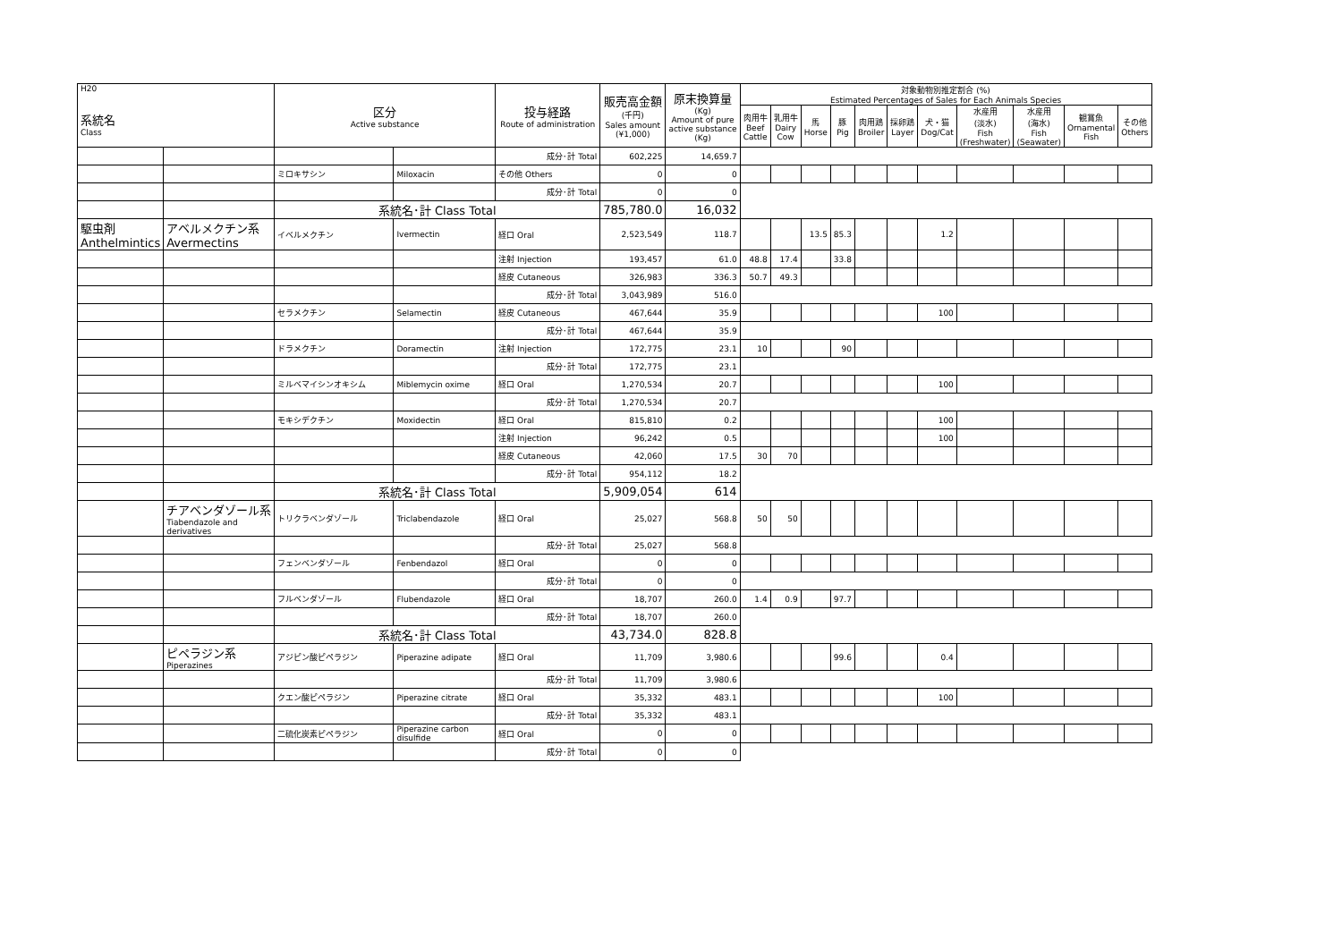| H20 系統名 Class | | 区分 Active substance | | 投与経路 Route of administration | 販売高金額 (千円) Sales amount (¥1,000) | 原末換算量 (Kg) Amount of pure active substance (Kg) | 対象動物別推定割合 (%) Estimated Percentages of Sales for Each Animals Species | | | | | | | | | | |
| --- | --- | --- | --- | --- | --- | --- | --- | --- | --- | --- | --- | --- | --- | --- | --- | --- | --- |
| | | | | | | | 肉用牛 Beef Cattle | 乳用牛 Dairy Cow | 馬 Horse | 豚 Pig | 肉用鶏 Broiler | 採卵鶏 Layer | 犬・猫 Dog/Cat | 水産用 (淡水) Fish (Freshwater) | 水産用 (海水) Fish (Seawater) | 観賞魚 Ornamental Fish | その他 Others |
| | | | | 成分･計 Total | 602,225 | 14,659.7 | | | | | | | | | | | |
| | | ミロキサシン | Miloxacin | その他 Others | 0 | 0 | | | | | | | | | | | |
| | | | | 成分･計 Total | 0 | 0 | | | | | | | | | | | |
| | | 系統名･計 Class Total | | | 785,780.0 | 16,032 | | | | | | | | | | | |
| 駆虫剤 Anthelmintics | アベルメクチン系 Avermectins | イベルメクチン | Ivermectin | 経口 Oral | 2,523,549 | 118.7 | | | 13.5 | 85.3 | | | 1.2 | | | | |
| | | | | 注射 Injection | 193,457 | 61.0 | 48.8 | 17.4 | | 33.8 | | | | | | | |
| | | | | 経皮 Cutaneous | 326,983 | 336.3 | 50.7 | 49.3 | | | | | | | | | |
| | | | | 成分･計 Total | 3,043,989 | 516.0 | | | | | | | | | | | |
| | | セラメクチン | Selamectin | 経皮 Cutaneous | 467,644 | 35.9 | | | | | | | 100 | | | | |
| | | | | 成分･計 Total | 467,644 | 35.9 | | | | | | | | | | | |
| | | ドラメクチン | Doramectin | 注射 Injection | 172,775 | 23.1 | 10 | | | 90 | | | | | | | |
| | | | | 成分･計 Total | 172,775 | 23.1 | | | | | | | | | | | |
| | | ミルベマイシンオキシム | Miblemycin oxime | 経口 Oral | 1,270,534 | 20.7 | | | | | | | 100 | | | | |
| | | | | 成分･計 Total | 1,270,534 | 20.7 | | | | | | | | | | | |
| | | モキシデクチン | Moxidectin | 経口 Oral | 815,810 | 0.2 | | | | | | | 100 | | | | |
| | | | | 注射 Injection | 96,242 | 0.5 | | | | | | | 100 | | | | |
| | | | | 経皮 Cutaneous | 42,060 | 17.5 | 30 | 70 | | | | | | | | | |
| | | | | 成分･計 Total | 954,112 | 18.2 | | | | | | | | | | | |
| | | 系統名･計 Class Total | | | 5,909,054 | 614 | | | | | | | | | | | |
| | チアベンダゾール系 Tiabendazole and derivatives | トリクラベンダゾール | Triclabendazole | 経口 Oral | 25,027 | 568.8 | 50 | 50 | | | | | | | | | |
| | | | | 成分･計 Total | 25,027 | 568.8 | | | | | | | | | | | |
| | | フェンベンダゾール | Fenbendazol | 経口 Oral | 0 | 0 | | | | | | | | | | | |
| | | | | 成分･計 Total | 0 | 0 | | | | | | | | | | | |
| | | フルベンダゾール | Flubendazole | 経口 Oral | 18,707 | 260.0 | 1.4 | 0.9 | | 97.7 | | | | | | | |
| | | | | 成分･計 Total | 18,707 | 260.0 | | | | | | | | | | | |
| | | 系統名･計 Class Total | | | 43,734.0 | 828.8 | | | | | | | | | | | |
| | ピペラジン系 Piperazines | アジピン酸ピペラジン | Piperazine adipate | 経口 Oral | 11,709 | 3,980.6 | | | | 99.6 | | | 0.4 | | | | |
| | | | | 成分･計 Total | 11,709 | 3,980.6 | | | | | | | | | | | |
| | | クエン酸ピペラジン | Piperazine citrate | 経口 Oral | 35,332 | 483.1 | | | | | | | 100 | | | | |
| | | | | 成分･計 Total | 35,332 | 483.1 | | | | | | | | | | | |
| | | 二硫化炭素ピペラジン | Piperazine carbon disulfide | 経口 Oral | 0 | 0 | | | | | | | | | | | |
| | | | | 成分･計 Total | 0 | 0 | | | | | | | | | | | |